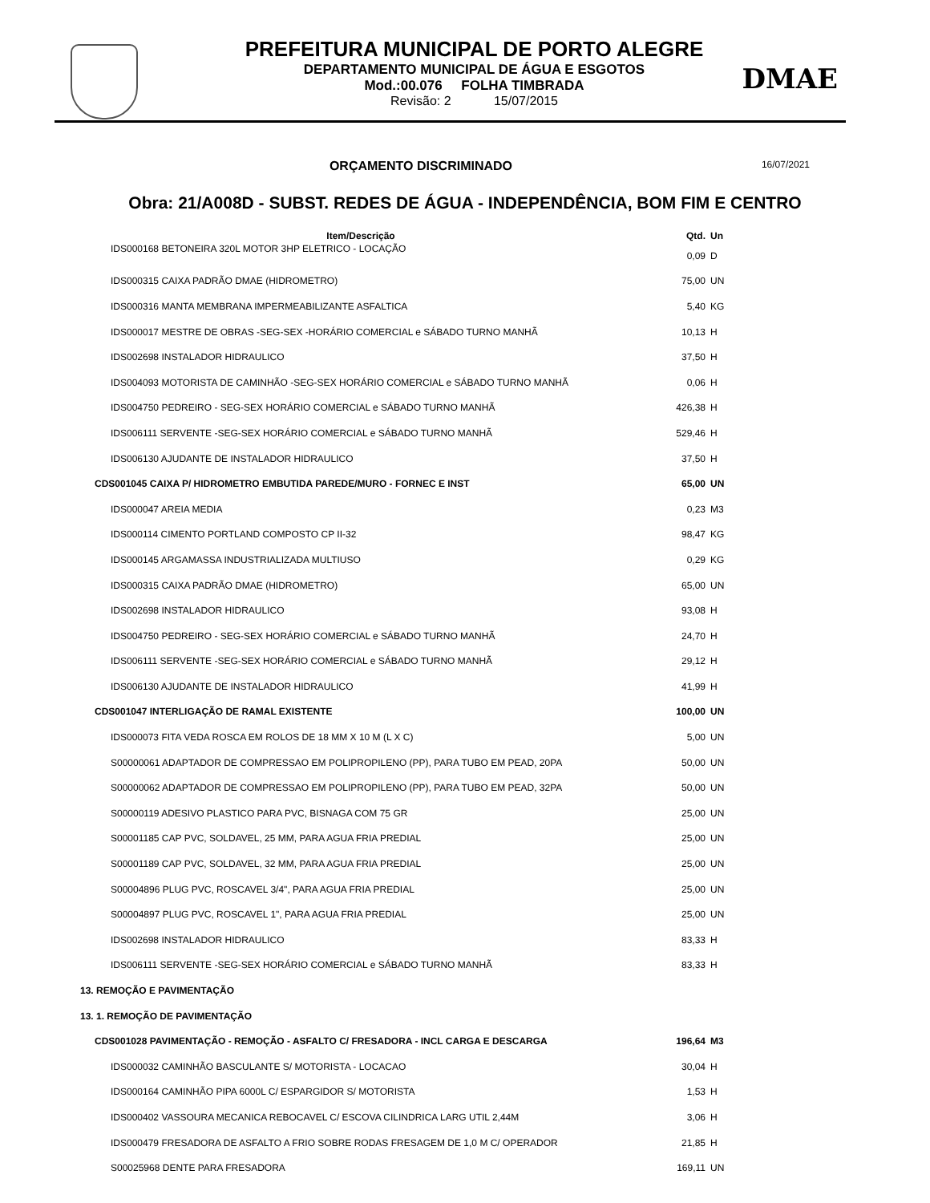PREFEITURA MUNICIPAL DE PORTO ALEGRE
DEPARTAMENTO MUNICIPAL DE ÁGUA E ESGOTOS
Mod.:00.076 FOLHA TIMBRADA
Revisão: 2 15/07/2015
DMAE
ORÇAMENTO DISCRIMINADO
16/07/2021
Obra: 21/A008D - SUBST. REDES DE ÁGUA - INDEPENDÊNCIA, BOM FIM E CENTRO
| Item/Descrição | Qtd. | Un |
| --- | --- | --- |
| IDS000168 BETONEIRA 320L MOTOR 3HP ELETRICO - LOCAÇÃO | 0,09 | D |
| IDS000315 CAIXA PADRÃO DMAE (HIDROMETRO) | 75,00 | UN |
| IDS000316 MANTA MEMBRANA IMPERMEABILIZANTE ASFALTICA | 5,40 | KG |
| IDS000017 MESTRE DE OBRAS -SEG-SEX -HORÁRIO COMERCIAL e SÁBADO TURNO MANHÃ | 10,13 | H |
| IDS002698 INSTALADOR HIDRAULICO | 37,50 | H |
| IDS004093 MOTORISTA DE CAMINHÃO -SEG-SEX HORÁRIO COMERCIAL e SÁBADO TURNO MANHÃ | 0,06 | H |
| IDS004750 PEDREIRO - SEG-SEX HORÁRIO COMERCIAL e SÁBADO TURNO MANHÃ | 426,38 | H |
| IDS006111 SERVENTE -SEG-SEX HORÁRIO COMERCIAL e SÁBADO TURNO MANHÃ | 529,46 | H |
| IDS006130 AJUDANTE DE INSTALADOR HIDRAULICO | 37,50 | H |
| CDS001045 CAIXA P/ HIDROMETRO EMBUTIDA PAREDE/MURO - FORNEC E INST | 65,00 | UN |
| IDS000047 AREIA MEDIA | 0,23 | M3 |
| IDS000114 CIMENTO PORTLAND COMPOSTO CP II-32 | 98,47 | KG |
| IDS000145 ARGAMASSA INDUSTRIALIZADA MULTIUSO | 0,29 | KG |
| IDS000315 CAIXA PADRÃO DMAE (HIDROMETRO) | 65,00 | UN |
| IDS002698 INSTALADOR HIDRAULICO | 93,08 | H |
| IDS004750 PEDREIRO - SEG-SEX HORÁRIO COMERCIAL e SÁBADO TURNO MANHÃ | 24,70 | H |
| IDS006111 SERVENTE -SEG-SEX HORÁRIO COMERCIAL e SÁBADO TURNO MANHÃ | 29,12 | H |
| IDS006130 AJUDANTE DE INSTALADOR HIDRAULICO | 41,99 | H |
| CDS001047 INTERLIGAÇÃO DE RAMAL EXISTENTE | 100,00 | UN |
| IDS000073 FITA VEDA ROSCA EM ROLOS DE 18 MM X 10 M (L X C) | 5,00 | UN |
| S00000061 ADAPTADOR DE COMPRESSAO EM POLIPROPILENO (PP), PARA TUBO EM PEAD, 20PA | 50,00 | UN |
| S00000062 ADAPTADOR DE COMPRESSAO EM POLIPROPILENO (PP), PARA TUBO EM PEAD, 32PA | 50,00 | UN |
| S00000119 ADESIVO PLASTICO PARA PVC, BISNAGA COM 75 GR | 25,00 | UN |
| S00001185 CAP PVC, SOLDAVEL, 25 MM, PARA AGUA FRIA PREDIAL | 25,00 | UN |
| S00001189 CAP PVC, SOLDAVEL, 32 MM, PARA AGUA FRIA PREDIAL | 25,00 | UN |
| S00004896 PLUG PVC, ROSCAVEL 3/4", PARA AGUA FRIA PREDIAL | 25,00 | UN |
| S00004897 PLUG PVC, ROSCAVEL 1", PARA AGUA FRIA PREDIAL | 25,00 | UN |
| IDS002698 INSTALADOR HIDRAULICO | 83,33 | H |
| IDS006111 SERVENTE -SEG-SEX HORÁRIO COMERCIAL e SÁBADO TURNO MANHÃ | 83,33 | H |
| 13. REMOÇÃO E PAVIMENTAÇÃO | | |
| 13. 1. REMOÇÃO DE PAVIMENTAÇÃO | | |
| CDS001028 PAVIMENTAÇÃO - REMOÇÃO - ASFALTO C/ FRESADORA - INCL CARGA E DESCARGA | 196,64 | M3 |
| IDS000032 CAMINHÃO BASCULANTE S/ MOTORISTA - LOCACAO | 30,04 | H |
| IDS000164 CAMINHÃO PIPA 6000L C/ ESPARGIDOR S/ MOTORISTA | 1,53 | H |
| IDS000402 VASSOURA MECANICA REBOCAVEL C/ ESCOVA CILINDRICA LARG UTIL 2,44M | 3,06 | H |
| IDS000479 FRESADORA DE ASFALTO A FRIO SOBRE RODAS FRESAGEM DE 1,0 M C/ OPERADOR | 21,85 | H |
| S00025968 DENTE PARA FRESADORA | 169,11 | UN |